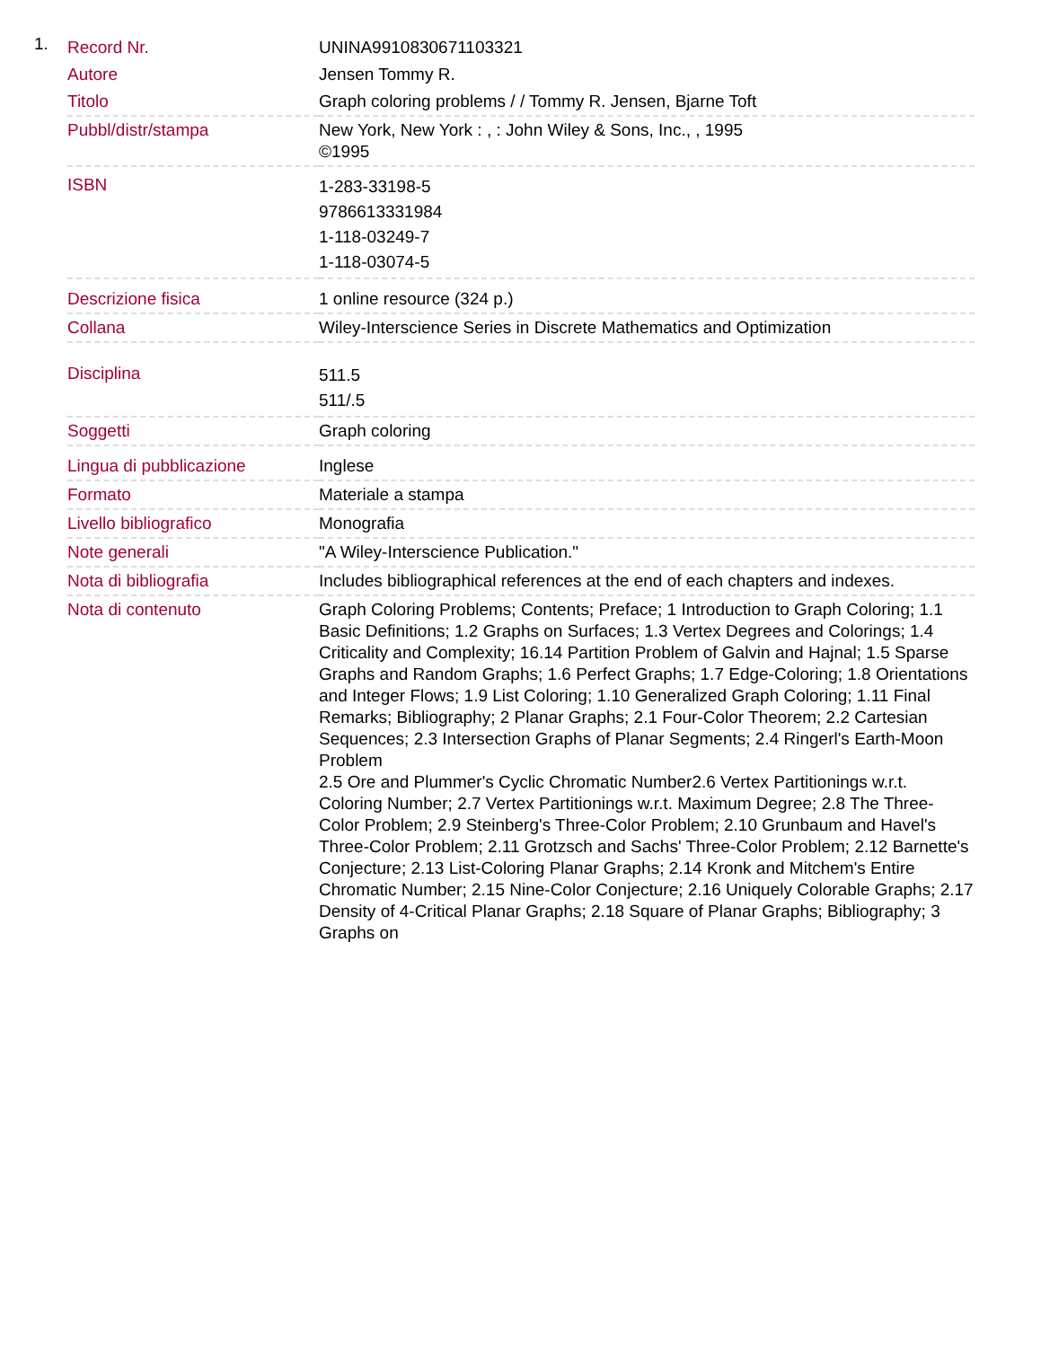1.
| Record Nr. | UNINA9910830671103321 |
| Autore | Jensen Tommy R. |
| Titolo | Graph coloring problems / / Tommy R. Jensen, Bjarne Toft |
| Pubbl/distr/stampa | New York, New York : , : John Wiley & Sons, Inc., , 1995 ©1995 |
| ISBN | 1-283-33198-5 9786613331984 1-118-03249-7 1-118-03074-5 |
| Descrizione fisica | 1 online resource (324 p.) |
| Collana | Wiley-Interscience Series in Discrete Mathematics and Optimization |
| Disciplina | 511.5 511/.5 |
| Soggetti | Graph coloring |
| Lingua di pubblicazione | Inglese |
| Formato | Materiale a stampa |
| Livello bibliografico | Monografia |
| Note generali | "A Wiley-Interscience Publication." |
| Nota di bibliografia | Includes bibliographical references at the end of each chapters and indexes. |
| Nota di contenuto | Graph Coloring Problems; Contents; Preface; 1 Introduction to Graph Coloring; 1.1 Basic Definitions; 1.2 Graphs on Surfaces; 1.3 Vertex Degrees and Colorings; 1.4 Criticality and Complexity; 16.14 Partition Problem of Galvin and Hajnal; 1.5 Sparse Graphs and Random Graphs; 1.6 Perfect Graphs; 1.7 Edge-Coloring; 1.8 Orientations and Integer Flows; 1.9 List Coloring; 1.10 Generalized Graph Coloring; 1.11 Final Remarks; Bibliography; 2 Planar Graphs; 2.1 Four-Color Theorem; 2.2 Cartesian Sequences; 2.3 Intersection Graphs of Planar Segments; 2.4 Ringerl's Earth-Moon Problem 2.5 Ore and Plummer's Cyclic Chromatic Number2.6 Vertex Partitionings w.r.t. Coloring Number; 2.7 Vertex Partitionings w.r.t. Maximum Degree; 2.8 The Three-Color Problem; 2.9 Steinberg's Three-Color Problem; 2.10 Grunbaum and Havel's Three-Color Problem; 2.11 Grotzsch and Sachs' Three-Color Problem; 2.12 Barnette's Conjecture; 2.13 List-Coloring Planar Graphs; 2.14 Kronk and Mitchem's Entire Chromatic Number; 2.15 Nine-Color Conjecture; 2.16 Uniquely Colorable Graphs; 2.17 Density of 4-Critical Planar Graphs; 2.18 Square of Planar Graphs; Bibliography; 3 Graphs on |